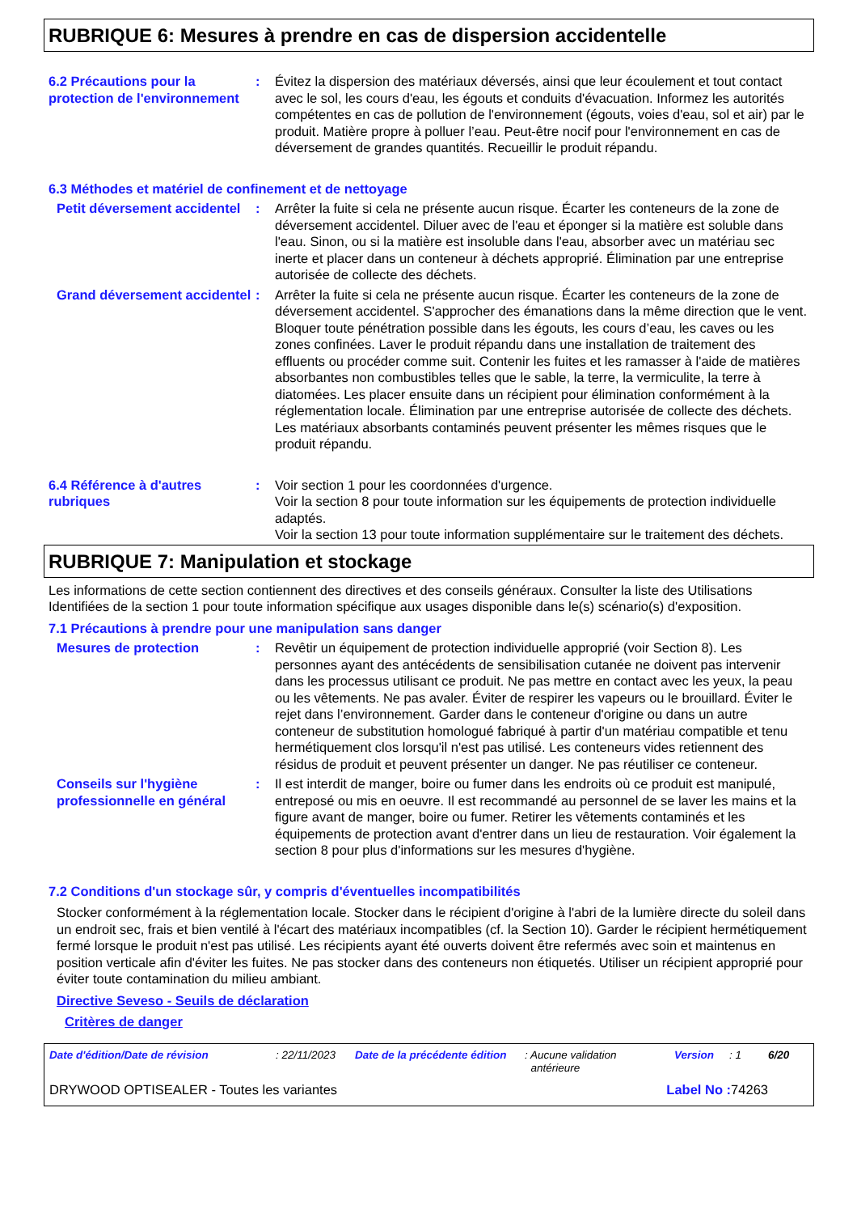RUBRIQUE 6: Mesures à prendre en cas de dispersion accidentelle
6.2 Précautions pour la protection de l'environnement
: Évitez la dispersion des matériaux déversés, ainsi que leur écoulement et tout contact avec le sol, les cours d'eau, les égouts et conduits d'évacuation. Informez les autorités compétentes en cas de pollution de l'environnement (égouts, voies d'eau, sol et air) par le produit. Matière propre à polluer l’eau. Peut-être nocif pour l'environnement en cas de déversement de grandes quantités. Recueillir le produit répandu.
6.3 Méthodes et matériel de confinement et de nettoyage
Petit déversement accidentel
: Arrêter la fuite si cela ne présente aucun risque. Écarter les conteneurs de la zone de déversement accidentel. Diluer avec de l'eau et éponger si la matière est soluble dans l'eau. Sinon, ou si la matière est insoluble dans l'eau, absorber avec un matériau sec inerte et placer dans un conteneur à déchets approprié. Élimination par une entreprise autorisée de collecte des déchets.
Grand déversement accidentel
: Arrêter la fuite si cela ne présente aucun risque. Écarter les conteneurs de la zone de déversement accidentel. S'approcher des émanations dans la même direction que le vent. Bloquer toute pénétration possible dans les égouts, les cours d’eau, les caves ou les zones confinées. Laver le produit répandu dans une installation de traitement des effluents ou procéder comme suit. Contenir les fuites et les ramasser à l'aide de matières absorbantes non combustibles telles que le sable, la terre, la vermiculite, la terre à diatomées. Les placer ensuite dans un récipient pour élimination conformément à la réglementation locale. Élimination par une entreprise autorisée de collecte des déchets. Les matériaux absorbants contaminés peuvent présenter les mêmes risques que le produit répandu.
6.4 Référence à d'autres rubriques
: Voir section 1 pour les coordonnées d'urgence.
Voir la section 8 pour toute information sur les équipements de protection individuelle adaptés.
Voir la section 13 pour toute information supplémentaire sur le traitement des déchets.
RUBRIQUE 7: Manipulation et stockage
Les informations de cette section contiennent des directives et des conseils généraux. Consulter la liste des Utilisations Identifiées de la section 1 pour toute information spécifique aux usages disponible dans le(s) scénario(s) d'exposition.
7.1 Précautions à prendre pour une manipulation sans danger
Mesures de protection : Revêtir un équipement de protection individuelle approprié (voir Section 8). Les personnes ayant des antécédents de sensibilisation cutanée ne doivent pas intervenir dans les processus utilisant ce produit. Ne pas mettre en contact avec les yeux, la peau ou les vêtements. Ne pas avaler. Éviter de respirer les vapeurs ou le brouillard. Éviter le rejet dans l’environnement. Garder dans le conteneur d'origine ou dans un autre conteneur de substitution homologué fabriqué à partir d'un matériau compatible et tenu hermétiquement clos lorsqu'il n'est pas utilisé. Les conteneurs vides retiennent des résidus de produit et peuvent présenter un danger. Ne pas réutiliser ce conteneur.
Conseils sur l'hygiène professionnelle en général
: Il est interdit de manger, boire ou fumer dans les endroits où ce produit est manipulé, entreposé ou mis en oeuvre. Il est recommandé au personnel de se laver les mains et la figure avant de manger, boire ou fumer. Retirer les vêtements contaminés et les équipements de protection avant d'entrer dans un lieu de restauration. Voir également la section 8 pour plus d'informations sur les mesures d'hygiène.
7.2 Conditions d'un stockage sûr, y compris d'éventuelles incompatibilités
Stocker conformément à la réglementation locale. Stocker dans le récipient d'origine à l'abri de la lumière directe du soleil dans un endroit sec, frais et bien ventilé à l'écart des matériaux incompatibles (cf. la Section 10). Garder le récipient hermétiquement fermé lorsque le produit n'est pas utilisé. Les récipients ayant été ouverts doivent être refermés avec soin et maintenus en position verticale afin d'éviter les fuites. Ne pas stocker dans des conteneurs non étiquetés. Utiliser un récipient approprié pour éviter toute contamination du milieu ambiant.
Directive Seveso - Seuils de déclaration
Critères de danger
Date d'édition/Date de révision: 22/11/2023 Date de la précédente édition: Aucune validation
antérieure Version: 1 6/20
DRYWOOD OPTISEALER - Toutes les variantes Label No : 74263